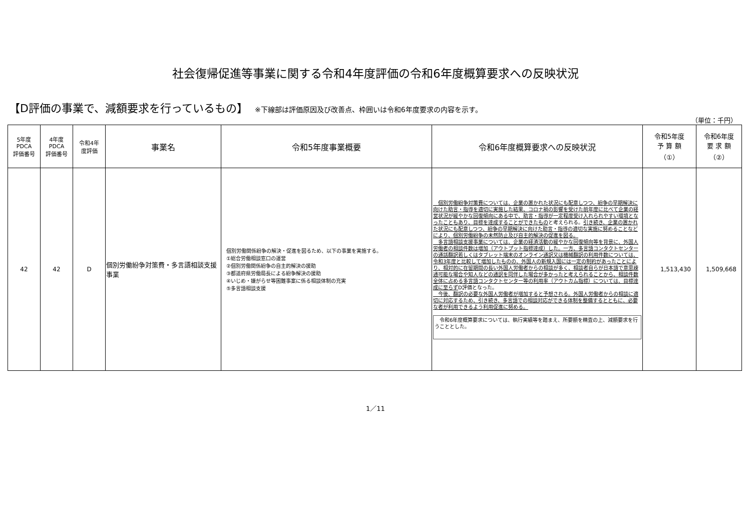社会復帰促進等事業に関する令和4年度評価の令和6年度概算要求への反映状況
【D評価の事業で、減額要求を行っているもの】 ※下線部は評価原因及び改善点、枠囲いは令和6年度要求の内容を示す。
（単位：千円）
| 5年度 PDCA 評価番号 | 4年度 PDCA 評価番号 | 令和4年 度評価 | 事業名 | 令和5年度事業概要 | 令和6年度概算要求への反映状況 | 令和5年度 予 算 額 （①） | 令和6年度 要 求 額 （②） |
| --- | --- | --- | --- | --- | --- | --- | --- |
| 42 | 42 | D | 個別労働紛争対策費・多言語相談支援事業 | 個別労働関係紛争の解決・促進を図るため、以下の事業を実施する。 ①総合労働相談窓口の運営 ②個別労働関係紛争の自主的解決の援助 ③都道府県労働局長による紛争解決の援助 ④いじめ・嫌がらせ等困難事案に係る相談体制の充実 ⑤多言語相談支援 | 個別労働紛争対策費については、企業の置かれた状況にも配意しつつ、紛争の早期解決に向けた助言・指導を適切に実施した結果、コロナ禍の影響を受けた前年度に比べて企業の経営状況が緩やかな回復傾向にある中で、助言・指導が一定程度受け入れられやすい環境となったこともあり、目標を達成することができたもの と考えられる。 引き続き、企業の置かれた状況にも配意しつつ、紛争の早期解決に向けた助言・指導の適切な実施に努めることなどにより、個別労働紛争の未然防止及び自主的解決の促進を図る。 多言語相談支援事業については、企業の経済活動の緩やかな回復傾向等を背景に、外国人労働者の相談件数は増加（アウトプット指標達成）した。一方、多言語コンタクトセンターの通話翻訳若しくはタブレット端末のオンライン通訳又は機械翻訳の利用件数については、令和3年度と比較して増加したものの、外国人の新規入国には一定の制約があったことにより、相対的に在留期間の長い外国人労働者からの相談が多く、相談者自らが日本語で意思疎通可能な場合や知人などの通訳を同伴した場合が多かったと考えられることから、相談件数全体に占める多言語コンタクトセンター等の利用率（アウトカム指標）については、目標達成に至らず D評価となった。 今後、翻訳の必要な外国人労働者が増加すると予想される。外国人労働者からの相談に適切に対応するため、引き続き、多言語での相談対応ができる体制を整備するとともに、必要な者が利用できるよう利用促進に努める。 令和6年度概算要求については、執行実績等を踏まえ、所要額を精査の上、減額要求を行うこととした。 | 1,513,430 | 1,509,668 |
1／11